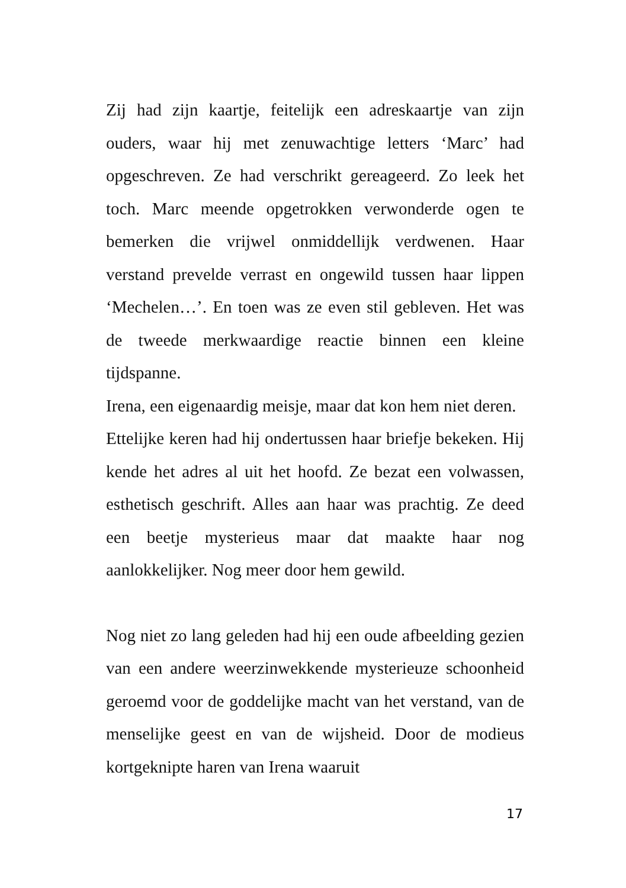Zij had zijn kaartje, feitelijk een adreskaartje van zijn ouders, waar hij met zenuwachtige letters ‘Marc’ had opgeschreven. Ze had verschrikt gereageerd. Zo leek het toch. Marc meende opgetrokken verwonderde ogen te bemerken die vrijwel onmiddellijk verdwenen. Haar verstand prevelde verrast en ongewild tussen haar lippen ‘Mechelen…’. En toen was ze even stil gebleven. Het was de tweede merkwaardige reactie binnen een kleine tijdspanne.
Irena, een eigenaardig meisje, maar dat kon hem niet deren.
Ettelijke keren had hij ondertussen haar briefje bekeken. Hij kende het adres al uit het hoofd. Ze bezat een volwassen, esthetisch geschrift. Alles aan haar was prachtig. Ze deed een beetje mysterieus maar dat maakte haar nog aanlokkelijker. Nog meer door hem gewild.
Nog niet zo lang geleden had hij een oude afbeelding gezien van een andere weerzinwekkende mysterieuze schoonheid geroemd voor de goddelijke macht van het verstand, van de menselijke geest en van de wijsheid. Door de modieus kortgeknipte haren van Irena waaruit
17